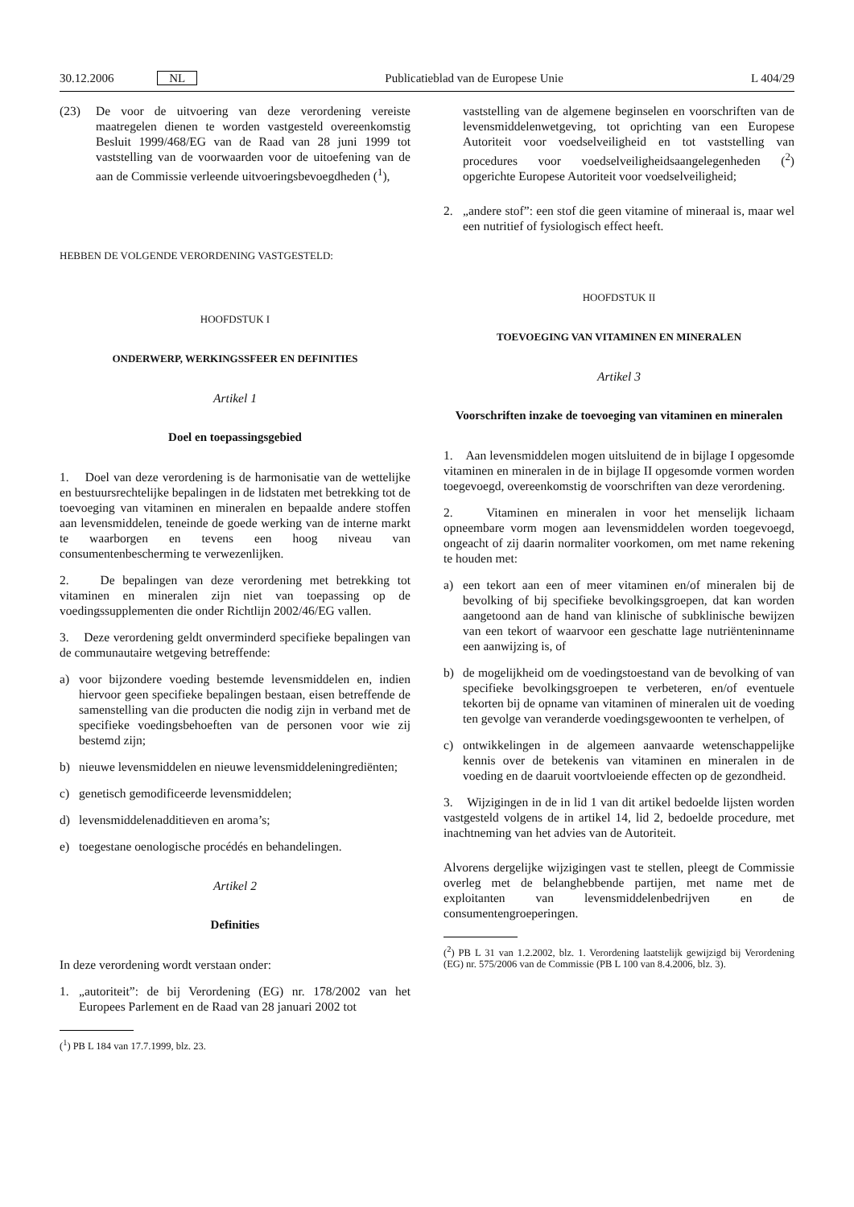30.12.2006 NL Publicatieblad van de Europese Unie L 404/29
(23) De voor de uitvoering van deze verordening vereiste maatregelen dienen te worden vastgesteld overeenkomstig Besluit 1999/468/EG van de Raad van 28 juni 1999 tot vaststelling van de voorwaarden voor de uitoefening van de aan de Commissie verleende uitvoeringsbevoegdheden (<sup>1</sup>),
HEBBEN DE VOLGENDE VERORDENING VASTGESTELD:
HOOFDSTUK I
ONDERWERP, WERKINGSSFEER EN DEFINITIES
Artikel 1
Doel en toepassingsgebied
1. Doel van deze verordening is de harmonisatie van de wettelijke en bestuursrechtelijke bepalingen in de lidstaten met betrekking tot de toevoeging van vitaminen en mineralen en bepaalde andere stoffen aan levensmiddelen, teneinde de goede werking van de interne markt te waarborgen en tevens een hoog niveau van consumentenbescherming te verwezenlijken.
2. De bepalingen van deze verordening met betrekking tot vitaminen en mineralen zijn niet van toepassing op de voedingssupplementen die onder Richtlijn 2002/46/EG vallen.
3. Deze verordening geldt onverminderd specifieke bepalingen van de communautaire wetgeving betreffende:
a) voor bijzondere voeding bestemde levensmiddelen en, indien hiervoor geen specifieke bepalingen bestaan, eisen betreffende de samenstelling van die producten die nodig zijn in verband met de specifieke voedingsbehoeften van de personen voor wie zij bestemd zijn;
b) nieuwe levensmiddelen en nieuwe levensmiddeleningrediënten;
c) genetisch gemodificeerde levensmiddelen;
d) levensmiddelenadditieven en aroma’s;
e) toegestane oenologische procédés en behandelingen.
Artikel 2
Definities
In deze verordening wordt verstaan onder:
1. „autoriteit”: de bij Verordening (EG) nr. 178/2002 van het Europees Parlement en de Raad van 28 januari 2002 tot
(<sup>1</sup>) PB L 184 van 17.7.1999, blz. 23.
vaststelling van de algemene beginselen en voorschriften van de levensmiddelenwetgeving, tot oprichting van een Europese Autoriteit voor voedselveiligheid en tot vaststelling van procedures voor voedselveiligheidsaangelegenheden (<sup>2</sup>) opgerichte Europese Autoriteit voor voedselveiligheid;
2. „andere stof”: een stof die geen vitamine of mineraal is, maar wel een nutritief of fysiologisch effect heeft.
HOOFDSTUK II
TOEVOEGING VAN VITAMINEN EN MINERALEN
Artikel 3
Voorschriften inzake de toevoeging van vitaminen en mineralen
1. Aan levensmiddelen mogen uitsluitend de in bijlage I opgesomde vitaminen en mineralen in de in bijlage II opgesomde vormen worden toegevoegd, overeenkomstig de voorschriften van deze verordening.
2. Vitaminen en mineralen in voor het menselijk lichaam opneembare vorm mogen aan levensmiddelen worden toegevoegd, ongeacht of zij daarin normaliter voorkomen, om met name rekening te houden met:
a) een tekort aan een of meer vitaminen en/of mineralen bij de bevolking of bij specifieke bevolkingsgroepen, dat kan worden aangetoond aan de hand van klinische of subklinische bewijzen van een tekort of waarvoor een geschatte lage nutriënteninname een aanwijzing is, of
b) de mogelijkheid om de voedingstoestand van de bevolking of van specifieke bevolkingsgroepen te verbeteren, en/of eventuele tekorten bij de opname van vitaminen of mineralen uit de voeding ten gevolge van veranderde voedingsgewoonten te verhelpen, of
c) ontwikkelingen in de algemeen aanvaarde wetenschappelijke kennis over de betekenis van vitaminen en mineralen in de voeding en de daaruit voortvloeiende effecten op de gezondheid.
3. Wijzigingen in de in lid 1 van dit artikel bedoelde lijsten worden vastgesteld volgens de in artikel 14, lid 2, bedoelde procedure, met inachtneming van het advies van de Autoriteit.
Alvorens dergelijke wijzigingen vast te stellen, pleegt de Commissie overleg met de belanghebbende partijen, met name met de exploitanten van levensmiddelenbedrijven en de consumentengroeperingen.
(<sup>2</sup>) PB L 31 van 1.2.2002, blz. 1. Verordening laatstelijk gewijzigd bij Verordening (EG) nr. 575/2006 van de Commissie (PB L 100 van 8.4.2006, blz. 3).